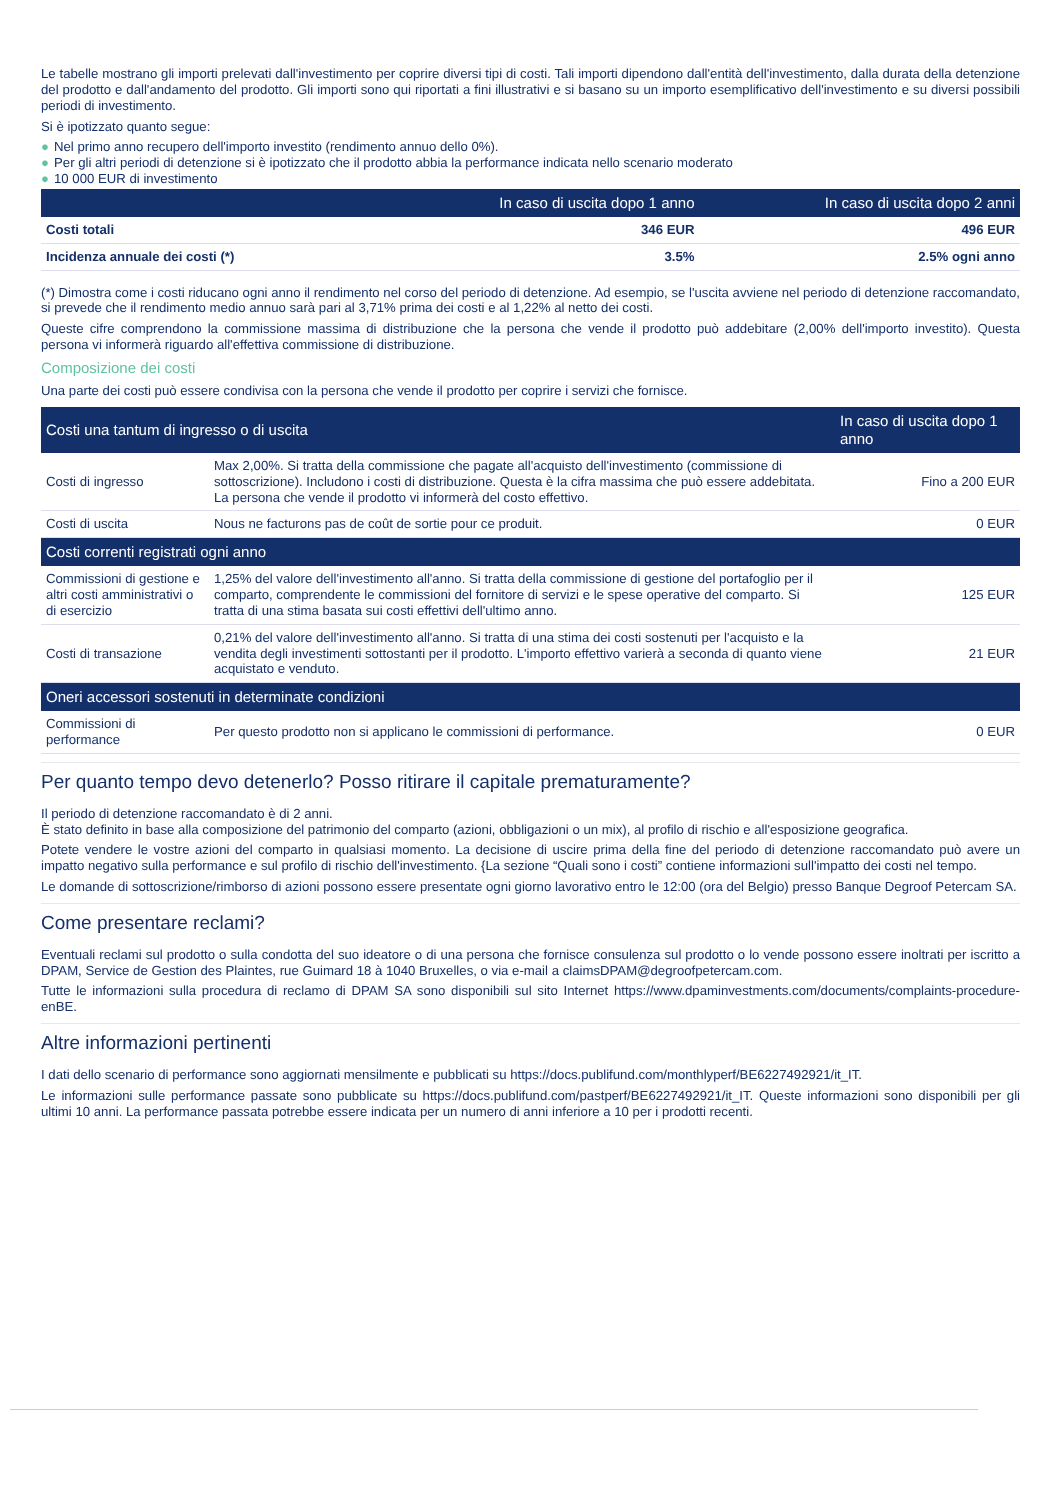Le tabelle mostrano gli importi prelevati dall'investimento per coprire diversi tipi di costi. Tali importi dipendono dall'entità dell'investimento, dalla durata della detenzione del prodotto e dall'andamento del prodotto. Gli importi sono qui riportati a fini illustrativi e si basano su un importo esemplificativo dell'investimento e su diversi possibili periodi di investimento.
Si è ipotizzato quanto segue:
● Nel primo anno recupero dell'importo investito (rendimento annuo dello 0%).
● Per gli altri periodi di detenzione si è ipotizzato che il prodotto abbia la performance indicata nello scenario moderato
● 10 000 EUR di investimento
| | In caso di uscita dopo 1 anno | In caso di uscita dopo 2 anni |
| --- | --- | --- |
| Costi totali | 346 EUR | 496 EUR |
| Incidenza annuale dei costi (*) | 3.5% | 2.5% ogni anno |
(*) Dimostra come i costi riducano ogni anno il rendimento nel corso del periodo di detenzione. Ad esempio, se l'uscita avviene nel periodo di detenzione raccomandato, si prevede che il rendimento medio annuo sarà pari al 3,71% prima dei costi e al 1,22% al netto dei costi.
Queste cifre comprendono la commissione massima di distribuzione che la persona che vende il prodotto può addebitare (2,00% dell'importo investito). Questa persona vi informerà riguardo all'effettiva commissione di distribuzione.
Composizione dei costi
Una parte dei costi può essere condivisa con la persona che vende il prodotto per coprire i servizi che fornisce.
| Costi una tantum di ingresso o di uscita | | In caso di uscita dopo 1 anno |
| --- | --- | --- |
| Costi di ingresso | Max 2,00%. Si tratta della commissione che pagate all'acquisto dell'investimento (commissione di sottoscrizione). Includono i costi di distribuzione. Questa è la cifra massima che può essere addebitata. La persona che vende il prodotto vi informerà del costo effettivo. | Fino a 200 EUR |
| Costi di uscita | Nous ne facturons pas de coût de sortie pour ce produit. | 0 EUR |
| Costi correnti registrati ogni anno | | |
| Commissioni di gestione e altri costi amministrativi o di esercizio | 1,25% del valore dell'investimento all'anno. Si tratta della commissione di gestione del portafoglio per il comparto, comprendente le commissioni del fornitore di servizi e le spese operative del comparto. Si tratta di una stima basata sui costi effettivi dell'ultimo anno. | 125 EUR |
| Costi di transazione | 0,21% del valore dell'investimento all'anno. Si tratta di una stima dei costi sostenuti per l'acquisto e la vendita degli investimenti sottostanti per il prodotto. L'importo effettivo varierà a seconda di quanto viene acquistato e venduto. | 21 EUR |
| Oneri accessori sostenuti in determinate condizioni | | |
| Commissioni di performance | Per questo prodotto non si applicano le commissioni di performance. | 0 EUR |
Per quanto tempo devo detenerlo? Posso ritirare il capitale prematuramente?
Il periodo di detenzione raccomandato è di 2 anni.
È stato definito in base alla composizione del patrimonio del comparto (azioni, obbligazioni o un mix), al profilo di rischio e all'esposizione geografica.
Potete vendere le vostre azioni del comparto in qualsiasi momento. La decisione di uscire prima della fine del periodo di detenzione raccomandato può avere un impatto negativo sulla performance e sul profilo di rischio dell'investimento. {La sezione “Quali sono i costi” contiene informazioni sull'impatto dei costi nel tempo.
Le domande di sottoscrizione/rimborso di azioni possono essere presentate ogni giorno lavorativo entro le 12:00 (ora del Belgio) presso Banque Degroof Petercam SA.
Come presentare reclami?
Eventuali reclami sul prodotto o sulla condotta del suo ideatore o di una persona che fornisce consulenza sul prodotto o lo vende possono essere inoltrati per iscritto a DPAM, Service de Gestion des Plaintes, rue Guimard 18 à 1040 Bruxelles, o via e-mail a claimsDPAM@degroofpetercam.com.
Tutte le informazioni sulla procedura di reclamo di DPAM SA sono disponibili sul sito Internet https://www.dpaminvestments.com/documents/complaints-procedure-enBE.
Altre informazioni pertinenti
I dati dello scenario di performance sono aggiornati mensilmente e pubblicati su https://docs.publifund.com/monthlyperf/BE6227492921/it_IT.
Le informazioni sulle performance passate sono pubblicate su https://docs.publifund.com/pastperf/BE6227492921/it_IT. Queste informazioni sono disponibili per gli ultimi 10 anni. La performance passata potrebbe essere indicata per un numero di anni inferiore a 10 per i prodotti recenti.